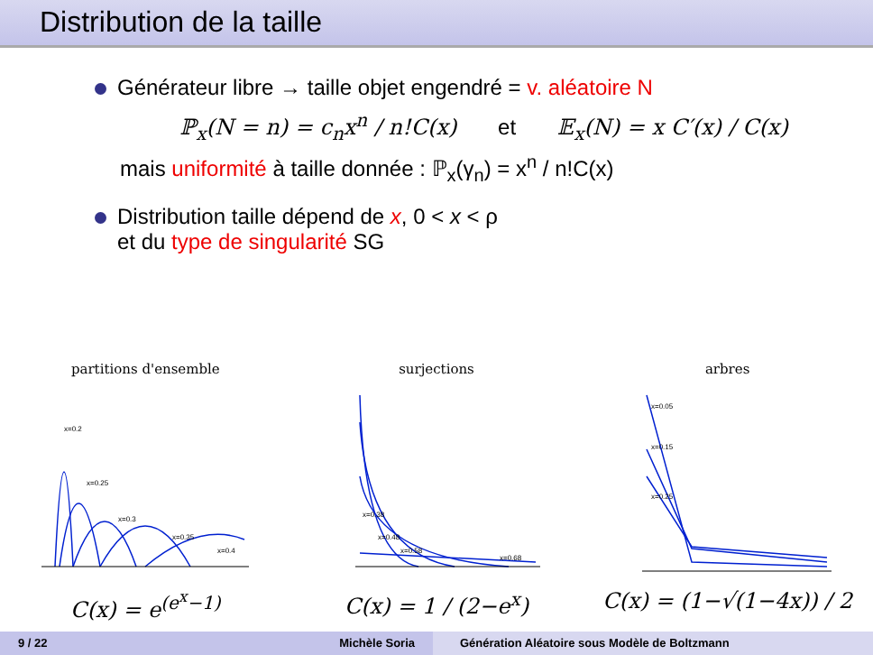Distribution de la taille
Générateur libre → taille objet engendré = v. aléatoire N
ℙ<sub>x</sub>(N = n) = c<sub>n</sub>x<sup>n</sup> / n!C(x) et 𝔼<sub>x</sub>(N) = x C′(x) / C(x)
mais uniformité à taille donnée : ℙ<sub>x</sub>(γ<sub>n</sub>) = x<sup>n</sup> / n!C(x)
Distribution taille dépend de x, 0 < x < ρ
et du type de singularité SG
partitions d'ensemble
x=0.2
x=0.25
x=0.3
x=0.35
x=0.4
C(x) = e<sup>(e<sup>x</sup>−1)</sup>
surjections
x=0.38
x=0.48
x=0.58
x=0.68
C(x) = 1 / (2−e<sup>x</sup>)
arbres
x=0.05
x=0.15
x=0.25
C(x) = (1−√(1−4x)) / 2
9 / 22 Michèle Soria Génération Aléatoire sous Modèle de Boltzmann